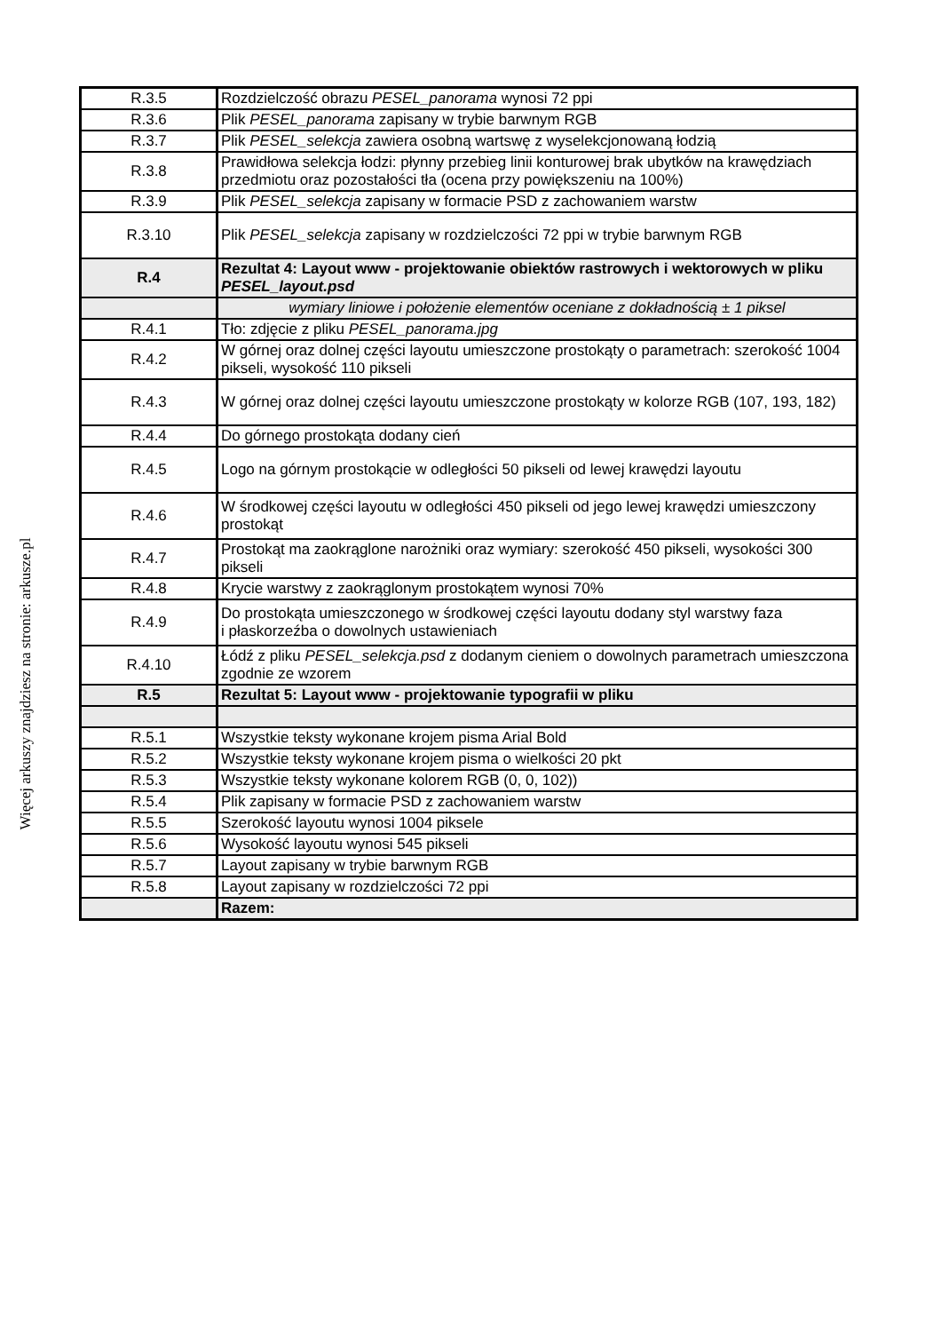Więcej arkuszy znajdziesz na stronie: arkusze.pl
| R.3.5 | Rozdzielczość obrazu PESEL_panorama wynosi 72 ppi |
| R.3.6 | Plik PESEL_panorama zapisany w trybie barwnym RGB |
| R.3.7 | Plik PESEL_selekcja zawiera osobną wartswę z wyselekcjonowaną łodzią |
| R.3.8 | Prawidłowa selekcja łodzi: płynny przebieg linii konturowej brak ubytków na krawędziach przedmiotu oraz pozostałości tła (ocena przy powiększeniu na 100%) |
| R.3.9 | Plik PESEL_selekcja zapisany w formacie PSD z zachowaniem warstw |
| R.3.10 | Plik PESEL_selekcja zapisany w rozdzielczości 72 ppi w trybie barwnym RGB |
| R.4 | Rezultat 4: Layout www - projektowanie obiektów rastrowych i wektorowych w pliku PESEL_layout.psd |
| | wymiary liniowe i położenie elementów oceniane z dokładnością ± 1 piksel |
| R.4.1 | Tło: zdjęcie z pliku PESEL_panorama.jpg |
| R.4.2 | W górnej oraz dolnej części layoutu umieszczone prostokąty o parametrach: szerokość 1004 pikseli, wysokość 110 pikseli |
| R.4.3 | W górnej oraz dolnej części layoutu umieszczone prostokąty w kolorze RGB (107, 193, 182) |
| R.4.4 | Do górnego prostokąta dodany cień |
| R.4.5 | Logo na górnym prostokącie w odległości 50 pikseli od lewej krawędzi layoutu |
| R.4.6 | W środkowej części layoutu w odległości 450 pikseli od jego lewej krawędzi umieszczony prostokąt |
| R.4.7 | Prostokąt ma zaokrąglone narożniki oraz wymiary: szerokość 450 pikseli, wysokości 300 pikseli |
| R.4.8 | Krycie warstwy z zaokrąglonym prostokątem wynosi 70% |
| R.4.9 | Do prostokąta umieszczonego w środkowej części layoutu dodany styl warstwy faza i płaskorzeźba o dowolnych ustawieniach |
| R.4.10 | Łódź z pliku PESEL_selekcja.psd z dodanym cieniem o dowolnych parametrach umieszczona zgodnie ze wzorem |
| R.5 | Rezultat 5: Layout www - projektowanie typografii w pliku |
| R.5.1 | Wszystkie teksty wykonane krojem pisma Arial Bold |
| R.5.2 | Wszystkie teksty wykonane krojem pisma o wielkości 20 pkt |
| R.5.3 | Wszystkie teksty wykonane kolorem RGB (0, 0, 102)) |
| R.5.4 | Plik zapisany w formacie PSD z zachowaniem warstw |
| R.5.5 | Szerokość layoutu wynosi 1004 piksele |
| R.5.6 | Wysokość layoutu wynosi 545 pikseli |
| R.5.7 | Layout zapisany w trybie barwnym RGB |
| R.5.8 | Layout zapisany w rozdzielczości 72 ppi |
| | Razem: |